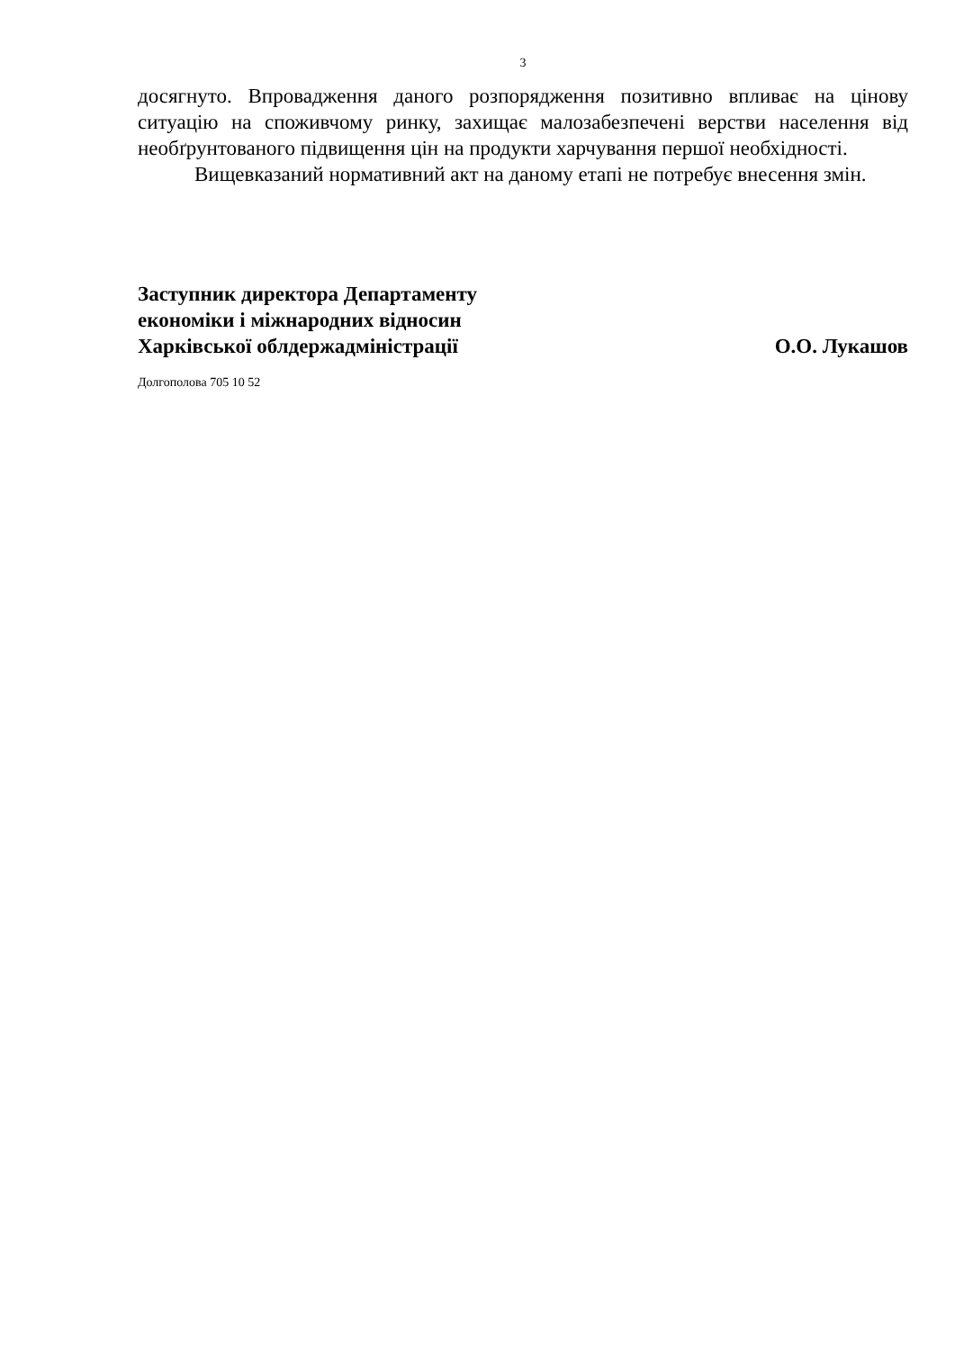3
досягнуто. Впровадження даного розпорядження позитивно впливає на цінову ситуацію на споживчому ринку, захищає малозабезпечені верстви населення від необґрунтованого підвищення цін на продукти харчування першої необхідності.
Вищевказаний нормативний акт на даному етапі не потребує внесення змін.
Заступник директора Департаменту
економіки і міжнародних відносин
Харківської облдержадміністрації
О.О. Лукашов
Долгополова 705 10 52